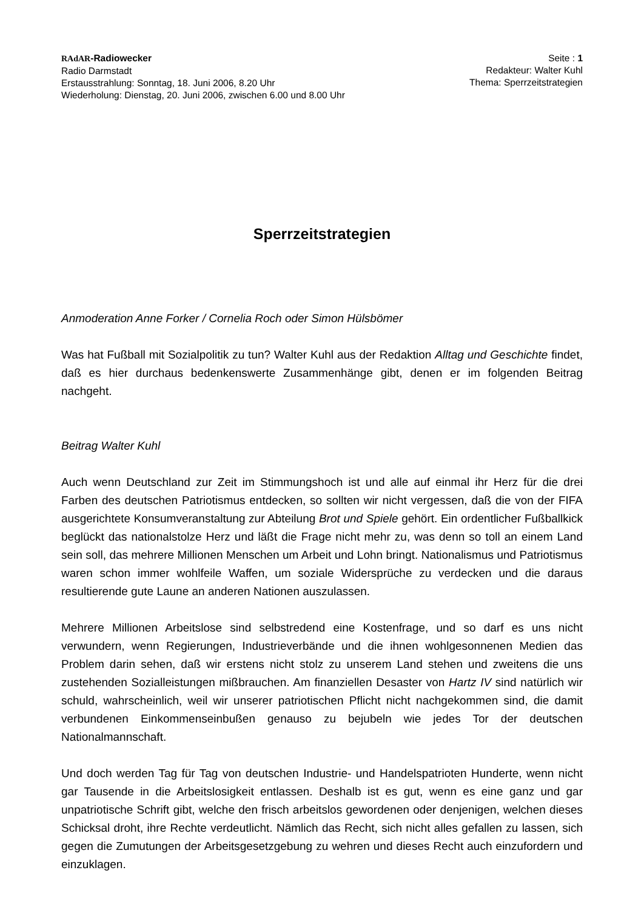RAdAR-Radiowecker
Radio Darmstadt
Erstausstrahlung: Sonntag, 18. Juni 2006, 8.20 Uhr
Wiederholung: Dienstag, 20. Juni 2006, zwischen 6.00 und 8.00 Uhr
Seite : 1
Redakteur: Walter Kuhl
Thema: Sperrzeitstrategien
Sperrzeitstrategien
Anmoderation Anne Forker / Cornelia Roch oder Simon Hülsbömer
Was hat Fußball mit Sozialpolitik zu tun? Walter Kuhl aus der Redaktion Alltag und Geschichte findet, daß es hier durchaus bedenkenswerte Zusammenhänge gibt, denen er im folgenden Beitrag nachgeht.
Beitrag Walter Kuhl
Auch wenn Deutschland zur Zeit im Stimmungshoch ist und alle auf einmal ihr Herz für die drei Farben des deutschen Patriotismus entdecken, so sollten wir nicht vergessen, daß die von der FIFA ausgerichtete Konsumveranstaltung zur Abteilung Brot und Spiele gehört. Ein ordentlicher Fußballkick beglückt das nationalstolze Herz und läßt die Frage nicht mehr zu, was denn so toll an einem Land sein soll, das mehrere Millionen Menschen um Arbeit und Lohn bringt. Nationalismus und Patriotismus waren schon immer wohlfeile Waffen, um soziale Widersprüche zu verdecken und die daraus resultierende gute Laune an anderen Nationen auszulassen.
Mehrere Millionen Arbeitslose sind selbstredend eine Kostenfrage, und so darf es uns nicht verwundern, wenn Regierungen, Industrieverbände und die ihnen wohlgesonnenen Medien das Problem darin sehen, daß wir erstens nicht stolz zu unserem Land stehen und zweitens die uns zustehenden Sozialleistungen mißbrauchen. Am finanziellen Desaster von Hartz IV sind natürlich wir schuld, wahrscheinlich, weil wir unserer patriotischen Pflicht nicht nachgekommen sind, die damit verbundenen Einkommenseinbußen genauso zu bejubeln wie jedes Tor der deutschen Nationalmannschaft.
Und doch werden Tag für Tag von deutschen Industrie- und Handelspatrioten Hunderte, wenn nicht gar Tausende in die Arbeitslosigkeit entlassen. Deshalb ist es gut, wenn es eine ganz und gar unpatriotische Schrift gibt, welche den frisch arbeitslos gewordenen oder denjenigen, welchen dieses Schicksal droht, ihre Rechte verdeutlicht. Nämlich das Recht, sich nicht alles gefallen zu lassen, sich gegen die Zumutungen der Arbeitsgesetzgebung zu wehren und dieses Recht auch einzufordern und einzuklagen.